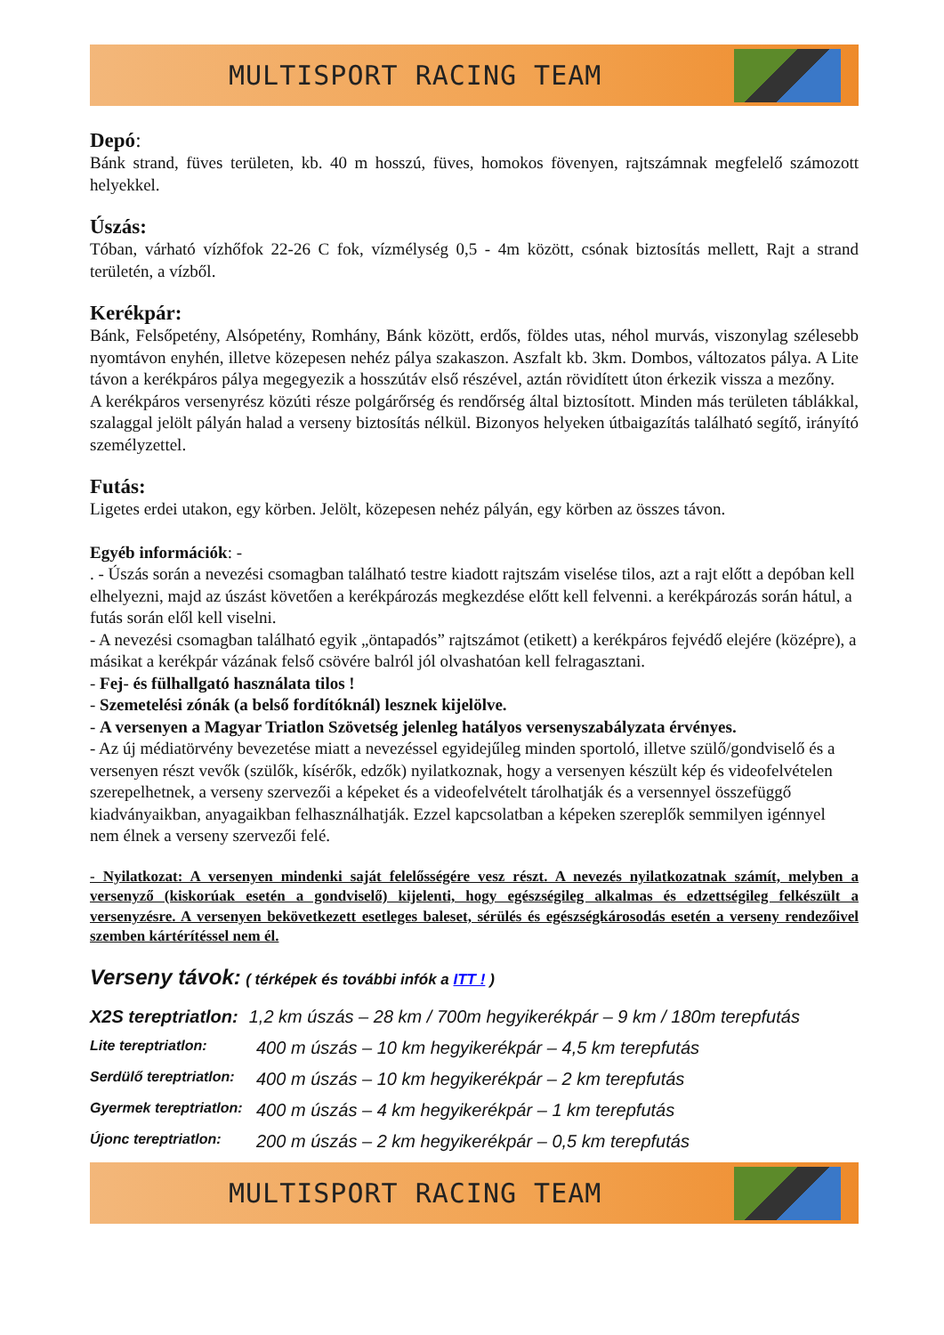MULTISPORT RACING TEAM
Depó:
Bánk strand, füves területen, kb. 40 m hosszú, füves, homokos fövenyen, rajtszámnak megfelelő számozott helyekkel.
Úszás:
Tóban, várható vízhőfok 22-26 C fok, vízmélység 0,5 - 4m között, csónak biztosítás mellett, Rajt a strand területén, a vízből.
Kerékpár:
Bánk, Felsőpetény, Alsópetény, Romhány, Bánk között, erdős, földes utas, néhol murvás, viszonylag szélesebb nyomtávon enyhén, illetve közepesen nehéz pálya szakaszon. Aszfalt kb. 3km. Dombos, változatos pálya. A Lite távon a kerékpáros pálya megegyezik a hosszútáv első részével, aztán rövidített úton érkezik vissza a mezőny.
A kerékpáros versenyrész közúti része polgárőrség és rendőrség által biztosított. Minden más területen táblákkal, szalaggal jelölt pályán halad a verseny biztosítás nélkül. Bizonyos helyeken útbaigazítás található segítő, irányító személyzettel.
Futás:
Ligetes erdei utakon, egy körben. Jelölt, közepesen nehéz pályán, egy körben az összes távon.
Egyéb információk: -
. - Úszás során a nevezési csomagban található testre kiadott rajtszám viselése tilos, azt a rajt előtt a depóban kell elhelyezni, majd az úszást követően a kerékpározás megkezdése előtt kell felvenni. a kerékpározás során hátul, a futás során elől kell viselni.
- A nevezési csomagban található egyik „öntapadós” rajtszámot (etikett) a kerékpáros fejvédő elejére (középre), a másikat a kerékpár vázának felső csövére balról jól olvashatóan kell felragasztani.
- Fej- és fülhallgató használata tilos !
- Szemetelési zónák (a belső fordítóknál) lesznek kijelölve.
- A versenyen a Magyar Triatlon Szövetség jelenleg hatályos versenyszabályzata érvényes.
- Az új médiatörvény bevezetése miatt a nevezéssel egyidejűleg minden sportoló, illetve szülő/gondviselő és a versenyen részt vevők (szülők, kísérők, edzők) nyilatkoznak, hogy a versenyen készült kép és videofelvételen szerepelhetnek, a verseny szervezői a képeket és a videofelvételt tárolhatják és a versennyel összefüggő kiadványaikban, anyagaikban felhasználhatják. Ezzel kapcsolatban a képeken szereplők semmilyen igénnyel nem élnek a verseny szervezői felé.
- Nyilatkozat: A versenyen mindenki saját felelősségére vesz részt. A nevezés nyilatkozatnak számít, melyben a versenyző (kiskorúak esetén a gondviselő) kijelenti, hogy egészségileg alkalmas és edzettségileg felkészült a versenyzésre. A versenyen bekövetkezett esetleges baleset, sérülés és egészségkárosodás esetén a verseny rendezőivel szemben kártérítéssel nem él.
Verseny távok: ( térképek és további infók a ITT ! )
X2S tereptriatlon: 1,2 km úszás – 28 km / 700m hegyikerékpár – 9 km / 180m terepfutás
Lite tereptriatlon: 400 m úszás – 10 km hegyikerékpár – 4,5 km terepfutás
Serdülő tereptriatlon: 400 m úszás – 10 km hegyikerékpár – 2 km terepfutás
Gyermek tereptriatlon: 400 m úszás – 4 km hegyikerékpár – 1 km terepfutás
Újonc tereptriatlon: 200 m úszás – 2 km hegyikerékpár – 0,5 km terepfutás
MULTISPORT RACING TEAM